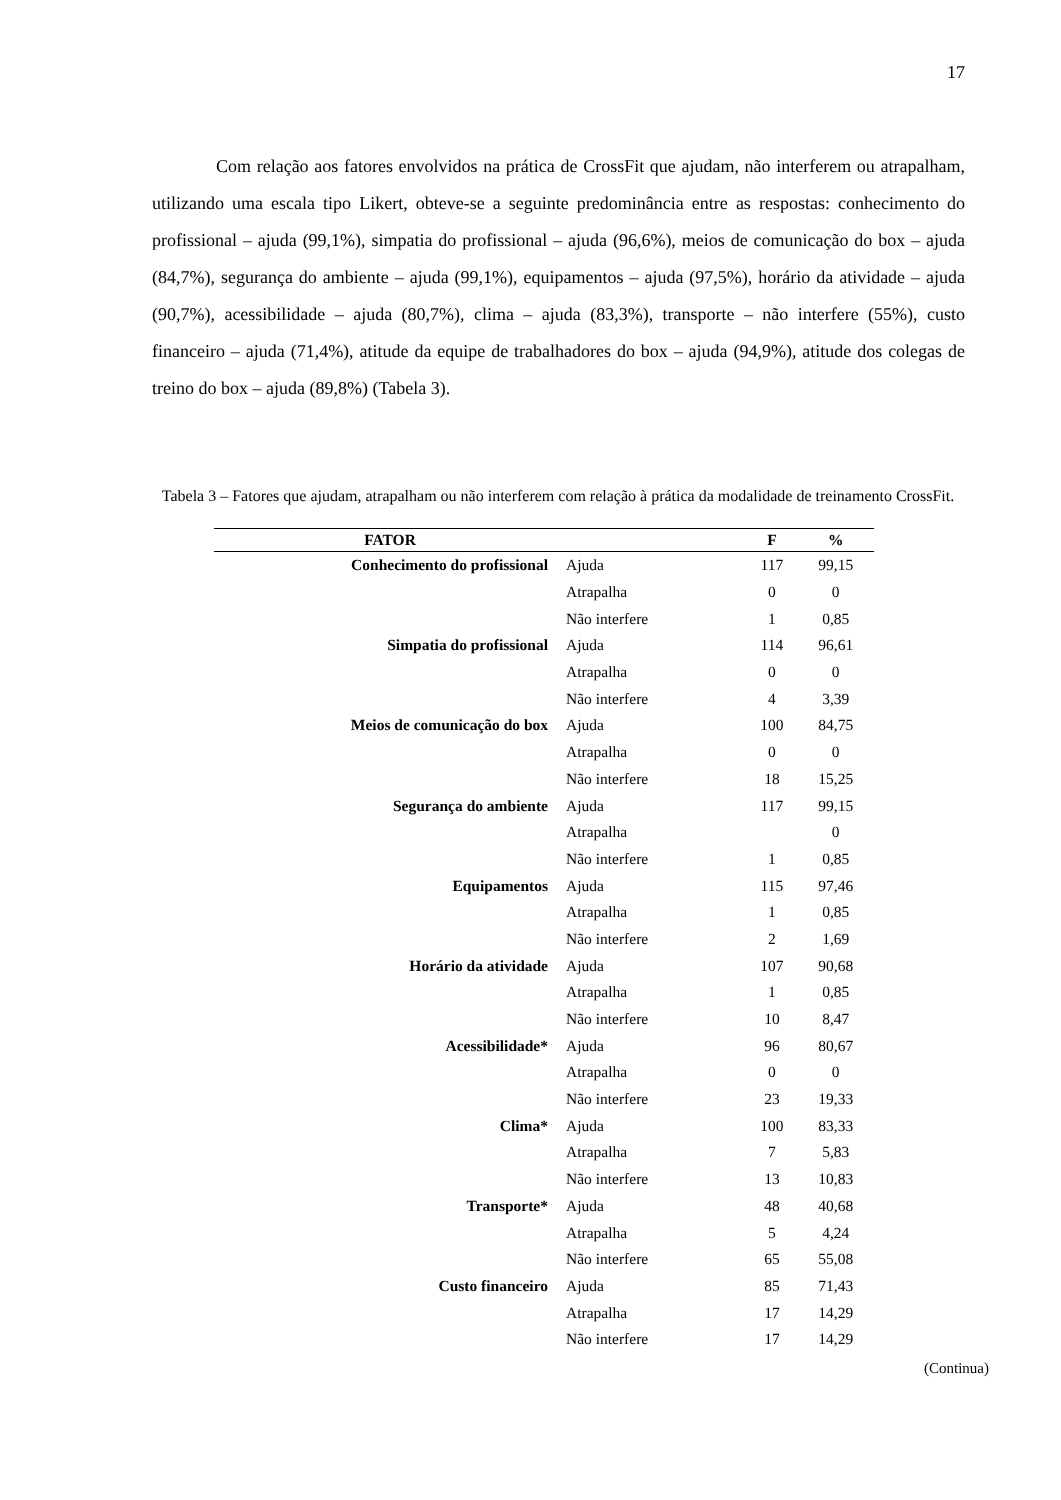17
Com relação aos fatores envolvidos na prática de CrossFit que ajudam, não interferem ou atrapalham, utilizando uma escala tipo Likert, obteve-se a seguinte predominância entre as respostas: conhecimento do profissional – ajuda (99,1%), simpatia do profissional – ajuda (96,6%), meios de comunicação do box – ajuda (84,7%), segurança do ambiente – ajuda (99,1%), equipamentos – ajuda (97,5%), horário da atividade – ajuda (90,7%), acessibilidade – ajuda (80,7%), clima – ajuda (83,3%), transporte – não interfere (55%), custo financeiro – ajuda (71,4%), atitude da equipe de trabalhadores do box – ajuda (94,9%), atitude dos colegas de treino do box – ajuda (89,8%) (Tabela 3).
Tabela 3 – Fatores que ajudam, atrapalham ou não interferem com relação à prática da modalidade de treinamento CrossFit.
| FATOR | | F | % |
| --- | --- | --- | --- |
| Conhecimento do profissional | Ajuda | 117 | 99,15 |
| | Atrapalha | 0 | 0 |
| | Não interfere | 1 | 0,85 |
| Simpatia do profissional | Ajuda | 114 | 96,61 |
| | Atrapalha | 0 | 0 |
| | Não interfere | 4 | 3,39 |
| Meios de comunicação do box | Ajuda | 100 | 84,75 |
| | Atrapalha | 0 | 0 |
| | Não interfere | 18 | 15,25 |
| Segurança do ambiente | Ajuda | 117 | 99,15 |
| | Atrapalha | | 0 |
| | Não interfere | 1 | 0,85 |
| Equipamentos | Ajuda | 115 | 97,46 |
| | Atrapalha | 1 | 0,85 |
| | Não interfere | 2 | 1,69 |
| Horário da atividade | Ajuda | 107 | 90,68 |
| | Atrapalha | 1 | 0,85 |
| | Não interfere | 10 | 8,47 |
| Acessibilidade* | Ajuda | 96 | 80,67 |
| | Atrapalha | 0 | 0 |
| | Não interfere | 23 | 19,33 |
| Clima* | Ajuda | 100 | 83,33 |
| | Atrapalha | 7 | 5,83 |
| | Não interfere | 13 | 10,83 |
| Transporte* | Ajuda | 48 | 40,68 |
| | Atrapalha | 5 | 4,24 |
| | Não interfere | 65 | 55,08 |
| Custo financeiro | Ajuda | 85 | 71,43 |
| | Atrapalha | 17 | 14,29 |
| | Não interfere | 17 | 14,29 |
(Continua)